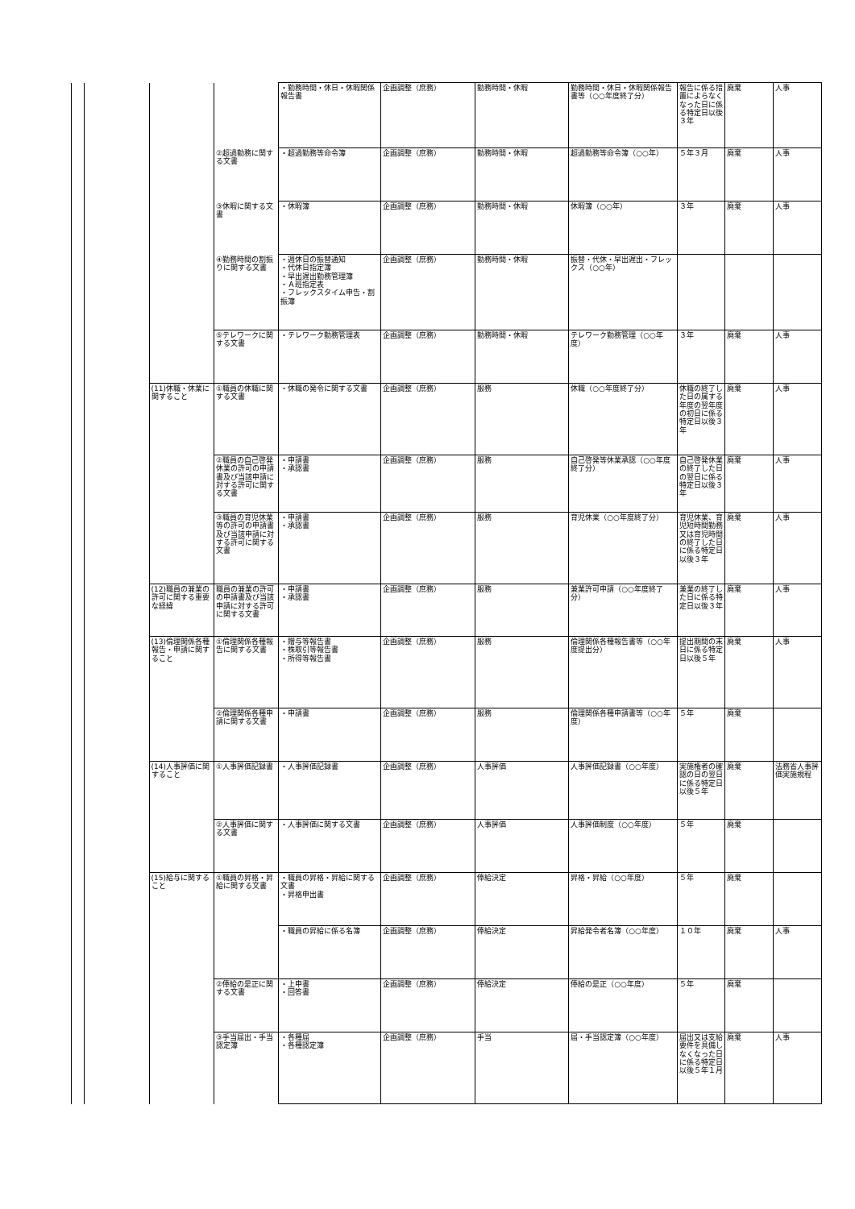| | | | | ・勤務時間・休日・休暇関係報告書 | 企画調整（庶務） | 勤務時間・休暇 | 勤務時間・休日・休暇関係報告書等（○○年度終了分） | 報告に係る措置によらなくなった日に係る特定日以後３年 | 廃棄 | 人事 |
| | | | ②超過勤務に関する文書 | ・超過勤務等命令簿 | 企画調整（庶務） | 勤務時間・休暇 | 超過勤務等命令簿（○○年） | ５年３月 | 廃棄 | 人事 |
| | | | ③休暇に関する文書 | ・休暇簿 | 企画調整（庶務） | 勤務時間・休暇 | 休暇簿（○○年） | ３年 | 廃棄 | 人事 |
| | | | ④勤務時間の割振りに関する文書 | ・週休日の振替通知 ・代休日指定簿 ・早出遅出勤務管理簿 ・Ａ班指定表 ・フレックスタイム申告・割振簿 | 企画調整（庶務） | 勤務時間・休暇 | 振替・代休・早出遅出・フレックス（○○年） | | | |
| | | | ⑤テレワークに関する文書 | ・テレワーク勤務管理表 | 企画調整（庶務） | 勤務時間・休暇 | テレワーク勤務管理（○○年度） | ３年 | 廃棄 | 人事 |
| | | (11)休職・休業に関すること | ①職員の休職に関する文書 | ・休職の発令に関する文書 | 企画調整（庶務） | 服務 | 休職（○○年度終了分） | 休職の終了した日の属する年度の翌年度の初日に係る特定日以後３年 | 廃棄 | 人事 |
| | | | ②職員の自己啓発休業の許可の申請書及び当該申請に対する許可に関する文書 | ・申請書 ・承認書 | 企画調整（庶務） | 服務 | 自己啓発等休業承認（○○年度終了分） | 自己啓発休業の終了した日の翌日に係る特定日以後３年 | 廃棄 | 人事 |
| | | | ③職員の育児休業等の許可の申請書及び当該申請に対する許可に関する文書 | ・申請書 ・承認書 | 企画調整（庶務） | 服務 | 育児休業（○○年度終了分） | 育児休業、育児短時間勤務又は育児時間の終了した日に係る特定日以後３年 | 廃棄 | 人事 |
| | | (12)職員の兼業の許可に関する重要な経緯 | 職員の兼業の許可の申請書及び当該申請に対する許可に関する文書 | ・申請書 ・承認書 | 企画調整（庶務） | 服務 | 兼業許可申請（○○年度終了分） | 兼業の終了した日に係る特定日以後３年 | 廃棄 | 人事 |
| | | (13)倫理関係各種報告・申請に関すること | ①倫理関係各種報告に関する文書 | ・贈与等報告書 ・株取引等報告書 ・所得等報告書 | 企画調整（庶務） | 服務 | 倫理関係各種報告書等（○○年度提出分） | 提出期間の末日に係る特定日以後５年 | 廃棄 | 人事 |
| | | | ②倫理関係各種申請に関する文書 | ・申請書 | 企画調整（庶務） | 服務 | 倫理関係各種申請書等（○○年度） | ５年 | 廃棄 | |
| | | (14)人事評価に関すること | ①人事評価記録書 | ・人事評価記録書 | 企画調整（庶務） | 人事評価 | 人事評価記録書（○○年度） | 実施権者の確認の日の翌日に係る特定日以後５年 | 廃棄 | 法務省人事評価実施規程 |
| | | | ②人事評価に関する文書 | ・人事評価に関する文書 | 企画調整（庶務） | 人事評価 | 人事評価制度（○○年度） | ５年 | 廃棄 | |
| | | (15)給与に関すること | ①職員の昇格・昇給に関する文書 | ・職員の昇格・昇給に関する文書 ・昇格申出書 | 企画調整（庶務） | 俸給決定 | 昇格・昇給（○○年度） | ５年 | 廃棄 | |
| | | | | ・職員の昇給に係る名簿 | 企画調整（庶務） | 俸給決定 | 昇給発令者名簿（○○年度） | １０年 | 廃棄 | 人事 |
| | | | ②俸給の是正に関する文書 | ・上申書 ・回答書 | 企画調整（庶務） | 俸給決定 | 俸給の是正（○○年度） | ５年 | 廃棄 | |
| | | | ③手当届出・手当認定簿 | ・各種届 ・各種認定簿 | 企画調整（庶務） | 手当 | 届・手当認定簿（○○年度） | 届出又は支給要件を具備しなくなった日に係る特定日以後５年１月 | 廃棄 | 人事 |